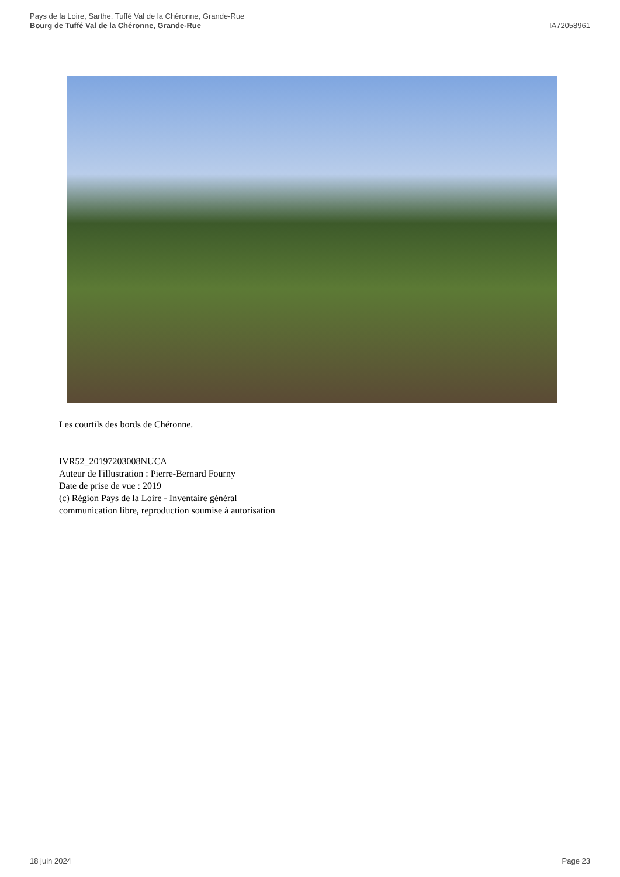Pays de la Loire, Sarthe, Tuffé Val de la Chéronne, Grande-Rue
Bourg de Tuffé Val de la Chéronne, Grande-Rue
IA72058961
Les courtils des bords de Chéronne.
IVR52_20197203008NUCA
Auteur de l'illustration : Pierre-Bernard Fourny
Date de prise de vue : 2019
(c) Région Pays de la Loire - Inventaire général
communication libre, reproduction soumise à autorisation
18 juin 2024 Page 23